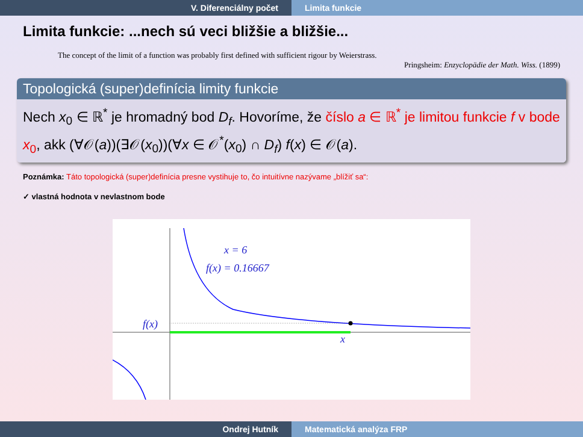V. Diferenciálny počet Limita funkcie
Limita funkcie: ...nech sú veci bližšie a bližšie...
The concept of the limit of a function was probably first defined with sufficient rigour by Weierstrass.
Pringsheim: Enzyclopädie der Math. Wiss. (1899)
Topologická (super)definícia limity funkcie
Nech x<sub>0</sub> ∈ ℝ<sup>*</sup> je hromadný bod D<sub>f</sub>. Hovoríme, že číslo a ∈ ℝ<sup>*</sup> je limitou funkcie f v bode x<sub>0</sub>, akk (∀𝒪(a))(∃𝒪(x<sub>0</sub>))(∀x ∈ 𝒪<sup>*</sup>(x<sub>0</sub>) ∩ D<sub>f</sub>) f(x) ∈ 𝒪(a).
Poznámka: Táto topologická (super)definícia presne vystihuje to, čo intuitívne nazývame „blížiť sa“:
✓ vlastná hodnota v nevlastnom bode
x = 6
f(x) = 0.16667
f(x)
x
Ondrej Hutník Matematická analýza FRP